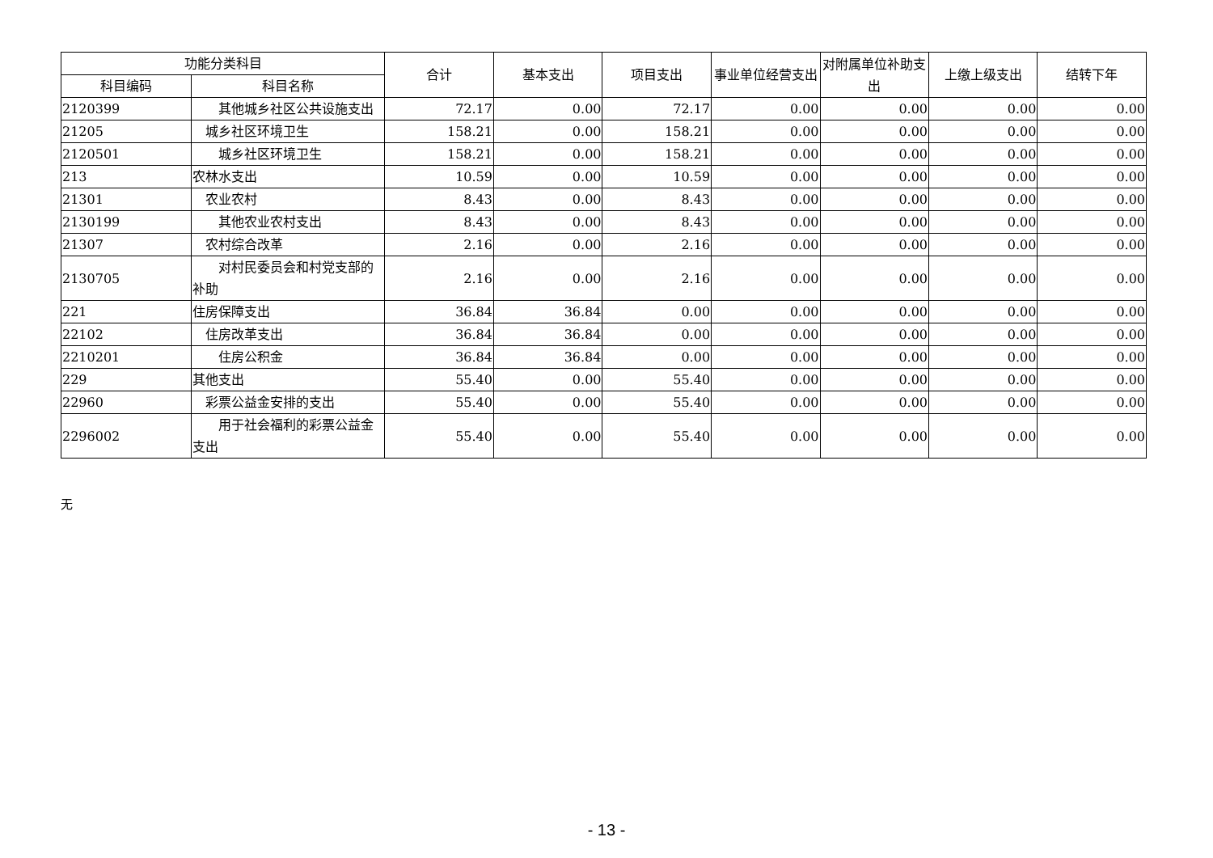| 功能分类科目 | | 合计 | 基本支出 | 项目支出 | 事业单位经营支出 | 对附属单位补助支出 | 上缴上级支出 | 结转下年 |
| --- | --- | --- | --- | --- | --- | --- | --- | --- |
| 科目编码 | 科目名称 | | | | | | | |
| 2120399 | 其他城乡社区公共设施支出 | 72.17 | 0.00 | 72.17 | 0.00 | 0.00 | 0.00 | 0.00 |
| 21205 | 城乡社区环境卫生 | 158.21 | 0.00 | 158.21 | 0.00 | 0.00 | 0.00 | 0.00 |
| 2120501 | 城乡社区环境卫生 | 158.21 | 0.00 | 158.21 | 0.00 | 0.00 | 0.00 | 0.00 |
| 213 | 农林水支出 | 10.59 | 0.00 | 10.59 | 0.00 | 0.00 | 0.00 | 0.00 |
| 21301 | 农业农村 | 8.43 | 0.00 | 8.43 | 0.00 | 0.00 | 0.00 | 0.00 |
| 2130199 | 其他农业农村支出 | 8.43 | 0.00 | 8.43 | 0.00 | 0.00 | 0.00 | 0.00 |
| 21307 | 农村综合改革 | 2.16 | 0.00 | 2.16 | 0.00 | 0.00 | 0.00 | 0.00 |
| 2130705 | 对村民委员会和村党支部的补助 | 2.16 | 0.00 | 2.16 | 0.00 | 0.00 | 0.00 | 0.00 |
| 221 | 住房保障支出 | 36.84 | 36.84 | 0.00 | 0.00 | 0.00 | 0.00 | 0.00 |
| 22102 | 住房改革支出 | 36.84 | 36.84 | 0.00 | 0.00 | 0.00 | 0.00 | 0.00 |
| 2210201 | 住房公积金 | 36.84 | 36.84 | 0.00 | 0.00 | 0.00 | 0.00 | 0.00 |
| 229 | 其他支出 | 55.40 | 0.00 | 55.40 | 0.00 | 0.00 | 0.00 | 0.00 |
| 22960 | 彩票公益金安排的支出 | 55.40 | 0.00 | 55.40 | 0.00 | 0.00 | 0.00 | 0.00 |
| 2296002 | 用于社会福利的彩票公益金支出 | 55.40 | 0.00 | 55.40 | 0.00 | 0.00 | 0.00 | 0.00 |
无
- 13 -